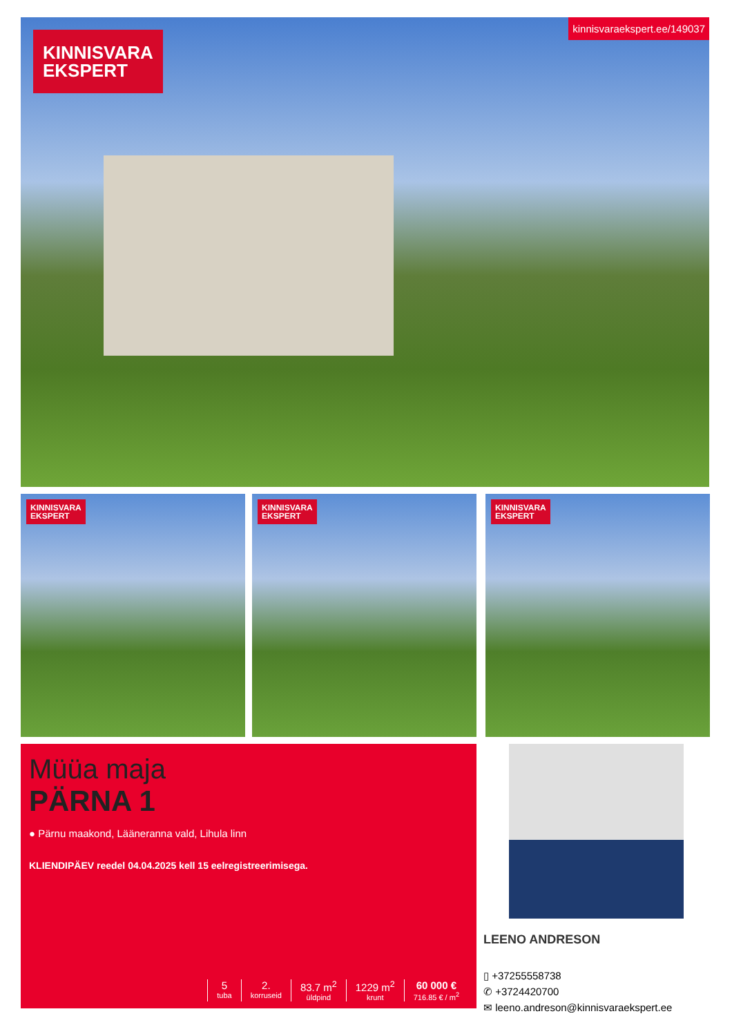KINNISVARA
EKSPERT
kinnisvaraekspert.ee/149037
KINNISVARA
EKSPERT
KINNISVARA
EKSPERT
KINNISVARA
EKSPERT
Müüa maja
PÄRNA 1
● Pärnu maakond, Lääneranna vald, Lihula linn
KLIENDIPÄEV reedel 04.04.2025 kell 15 eelregistreerimisega.
5
tuba
2.
korruseid
83.7 m<sup>2</sup>
üldpind
1229 m<sup>2</sup>
krunt
60 000 €
716.85 € / m<sup>2</sup>
LEENO ANDRESON
▯ +37255558738
✆ +3724420700
✉ leeno.andreson@kinnisvaraekspert.ee